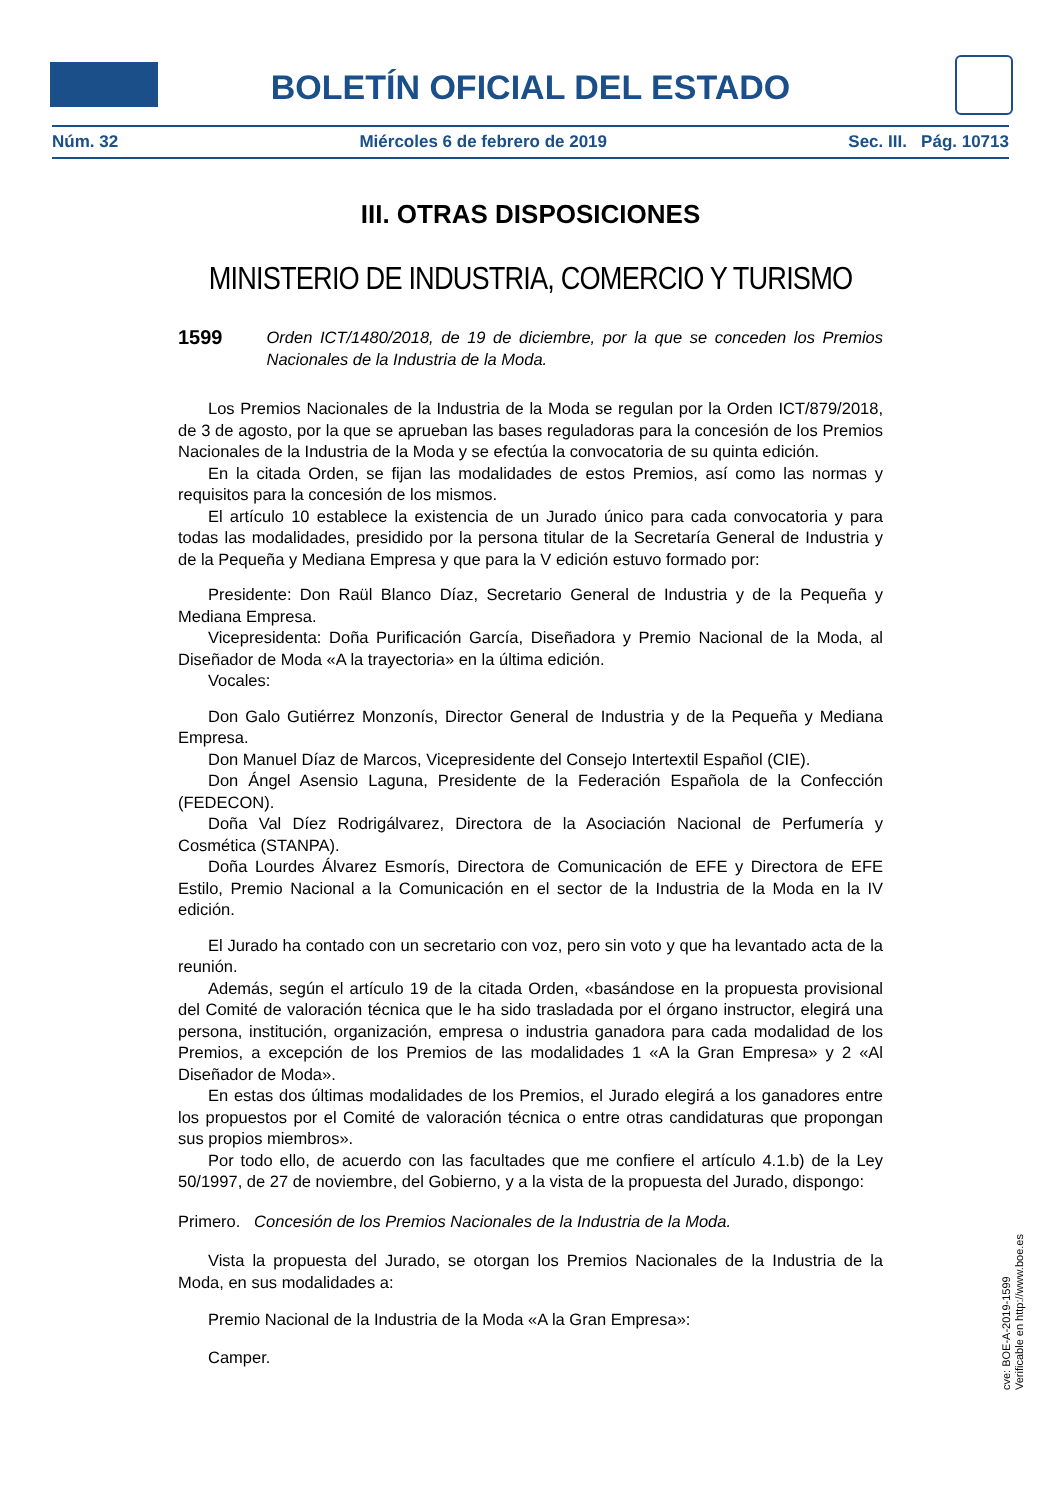BOLETÍN OFICIAL DEL ESTADO
Núm. 32 Miércoles 6 de febrero de 2019 Sec. III. Pág. 10713
III. OTRAS DISPOSICIONES
MINISTERIO DE INDUSTRIA, COMERCIO Y TURISMO
1599 Orden ICT/1480/2018, de 19 de diciembre, por la que se conceden los Premios Nacionales de la Industria de la Moda.
Los Premios Nacionales de la Industria de la Moda se regulan por la Orden ICT/879/2018, de 3 de agosto, por la que se aprueban las bases reguladoras para la concesión de los Premios Nacionales de la Industria de la Moda y se efectúa la convocatoria de su quinta edición.
En la citada Orden, se fijan las modalidades de estos Premios, así como las normas y requisitos para la concesión de los mismos.
El artículo 10 establece la existencia de un Jurado único para cada convocatoria y para todas las modalidades, presidido por la persona titular de la Secretaría General de Industria y de la Pequeña y Mediana Empresa y que para la V edición estuvo formado por:
Presidente: Don Raül Blanco Díaz, Secretario General de Industria y de la Pequeña y Mediana Empresa.
Vicepresidenta: Doña Purificación García, Diseñadora y Premio Nacional de la Moda, al Diseñador de Moda «A la trayectoria» en la última edición.
Vocales:
Don Galo Gutiérrez Monzonís, Director General de Industria y de la Pequeña y Mediana Empresa.
Don Manuel Díaz de Marcos, Vicepresidente del Consejo Intertextil Español (CIE).
Don Ángel Asensio Laguna, Presidente de la Federación Española de la Confección (FEDECON).
Doña Val Díez Rodrigálvarez, Directora de la Asociación Nacional de Perfumería y Cosmética (STANPA).
Doña Lourdes Álvarez Esmorís, Directora de Comunicación de EFE y Directora de EFE Estilo, Premio Nacional a la Comunicación en el sector de la Industria de la Moda en la IV edición.
El Jurado ha contado con un secretario con voz, pero sin voto y que ha levantado acta de la reunión.
Además, según el artículo 19 de la citada Orden, «basándose en la propuesta provisional del Comité de valoración técnica que le ha sido trasladada por el órgano instructor, elegirá una persona, institución, organización, empresa o industria ganadora para cada modalidad de los Premios, a excepción de los Premios de las modalidades 1 «A la Gran Empresa» y 2 «Al Diseñador de Moda».
En estas dos últimas modalidades de los Premios, el Jurado elegirá a los ganadores entre los propuestos por el Comité de valoración técnica o entre otras candidaturas que propongan sus propios miembros».
Por todo ello, de acuerdo con las facultades que me confiere el artículo 4.1.b) de la Ley 50/1997, de 27 de noviembre, del Gobierno, y a la vista de la propuesta del Jurado, dispongo:
Primero. Concesión de los Premios Nacionales de la Industria de la Moda.
Vista la propuesta del Jurado, se otorgan los Premios Nacionales de la Industria de la Moda, en sus modalidades a:
Premio Nacional de la Industria de la Moda «A la Gran Empresa»:
Camper.
cve: BOE-A-2019-1599
Verificable en http://www.boe.es